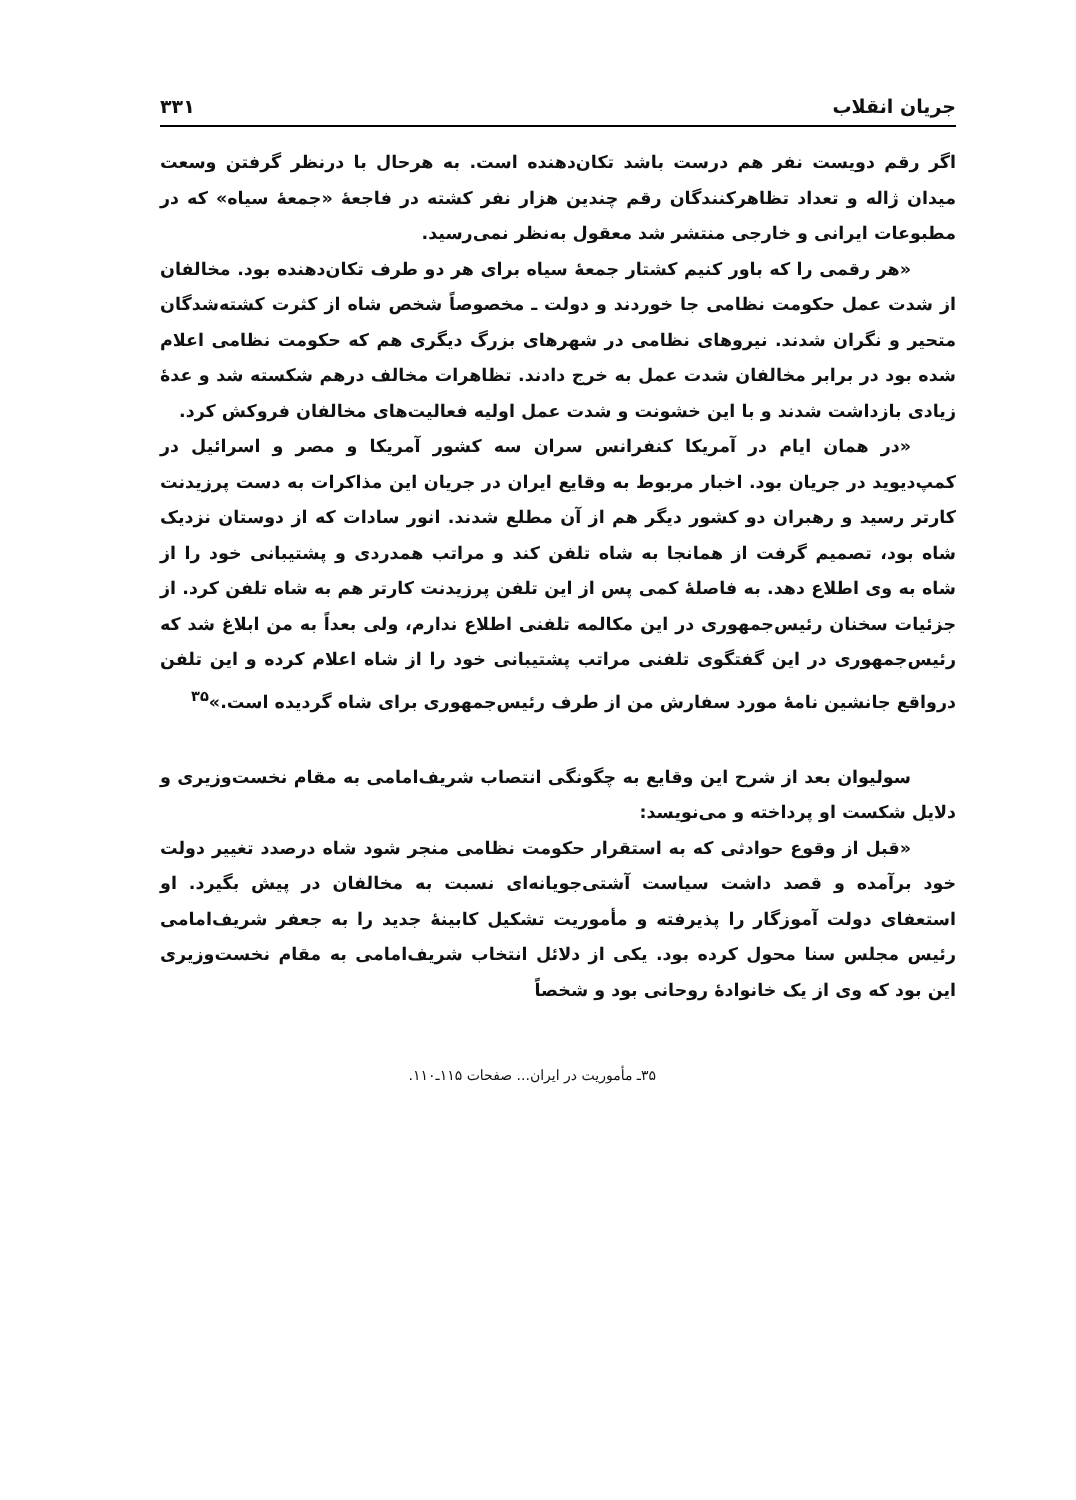جریان انقلاب ۳۳۱
اگر رقم دویست نفر هم درست باشد تکان‌دهنده است. به هرحال با درنظر گرفتن وسعت میدان ژاله و تعداد تظاهرکنندگان رقم چندین هزار نفر کشته در فاجعهٔ «جمعهٔ سیاه» که در مطبوعات ایرانی و خارجی منتشر شد معقول به‌نظر نمی‌رسید.
«هر رقمی را که باور کنیم کشتار جمعهٔ سیاه برای هر دو طرف تکان‌دهنده بود. مخالفان از شدت عمل حکومت نظامی جا خوردند و دولت ـ مخصوصاً شخص شاه از کثرت کشته‌شدگان متحیر و نگران شدند. نیروهای نظامی در شهرهای بزرگ دیگری هم که حکومت نظامی اعلام شده بود در برابر مخالفان شدت عمل به خرج دادند. تظاهرات مخالف درهم شکسته شد و عدهٔ زیادی بازداشت شدند و با این خشونت و شدت عمل اولیه فعالیت‌های مخالفان فروکش کرد.
«در همان ایام در آمریکا کنفرانس سران سه کشور آمریکا و مصر و اسرائیل در کمپ‌دیوید در جریان بود. اخبار مربوط به وقایع ایران در جریان این مذاکرات به دست پرزیدنت کارتر رسید و رهبران دو کشور دیگر هم از آن مطلع شدند. انور سادات که از دوستان نزدیک شاه بود، تصمیم گرفت از همانجا به شاه تلفن کند و مراتب همدردی و پشتیبانی خود را از شاه به وی اطلاع دهد. به فاصلهٔ کمی پس از این تلفن پرزیدنت کارتر هم به شاه تلفن کرد. از جزئیات سخنان رئیس‌جمهوری در این مکالمه تلفنی اطلاع ندارم، ولی بعداً به من ابلاغ شد که رئیس‌جمهوری در این گفتگوی تلفنی مراتب پشتیبانی خود را از شاه اعلام کرده و این تلفن درواقع جانشین نامهٔ مورد سفارش من از طرف رئیس‌جمهوری برای شاه گردیده است.»<sup>۳۵</sup>
سولیوان بعد از شرح این وقایع به چگونگی انتصاب شریف‌امامی به مقام نخست‌وزیری و دلایل شکست او پرداخته و می‌نویسد:
«قبل از وقوع حوادثی که به استقرار حکومت نظامی منجر شود شاه درصدد تغییر دولت خود برآمده و قصد داشت سیاست آشتی‌جویانه‌ای نسبت به مخالفان در پیش بگیرد. او استعفای دولت آموزگار را پذیرفته و مأموریت تشکیل کابینهٔ جدید را به جعفر شریف‌امامی رئیس مجلس سنا محول کرده بود. یکی از دلائل انتخاب شریف‌امامی به مقام نخست‌وزیری این بود که وی از یک خانوادهٔ روحانی بود و شخصاً
۳۵ـ مأموریت در ایران... صفحات ۱۱۵ـ۱۱۰.